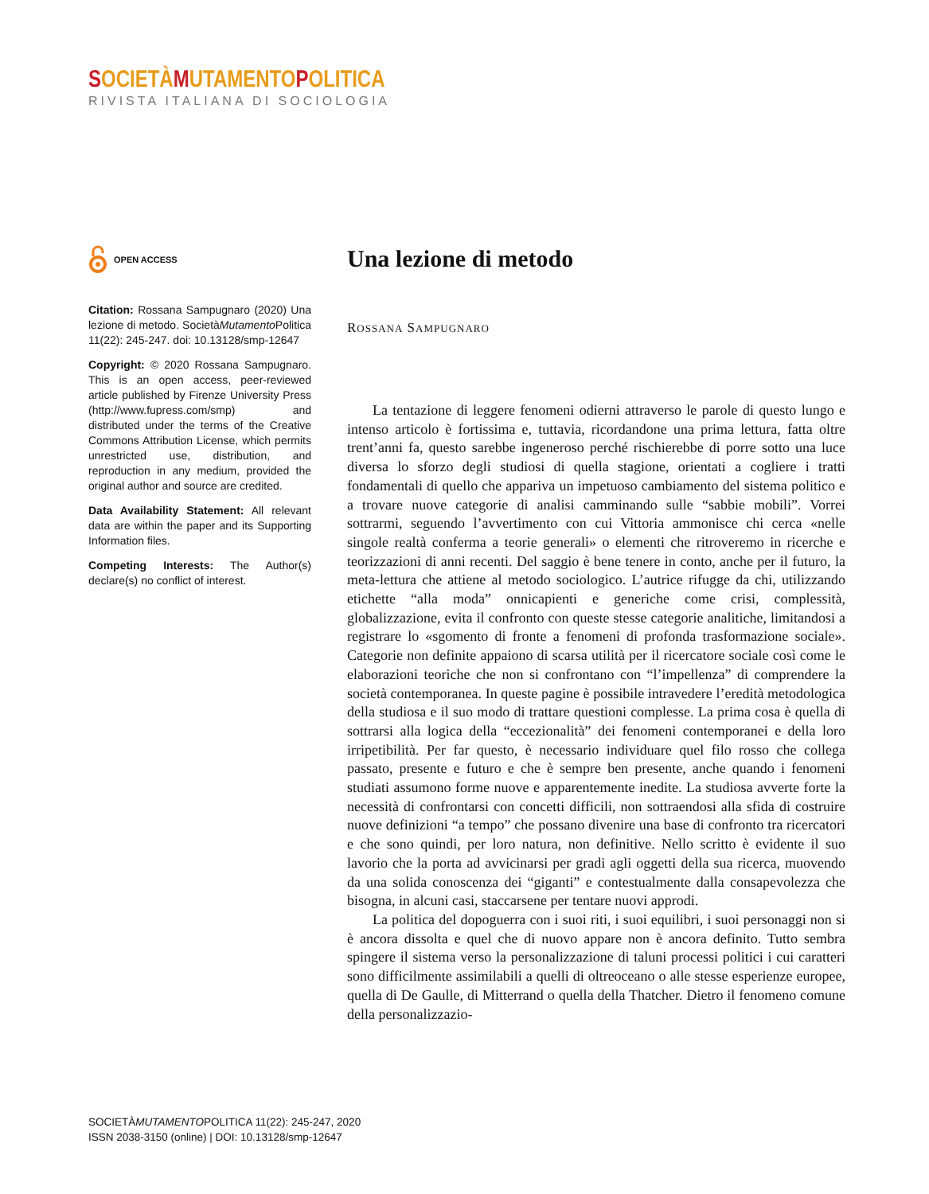SOCIETÀ MUTAMENTO POLITICA
RIVISTA ITALIANA DI SOCIOLOGIA
OPEN ACCESS
Citation: Rossana Sampugnaro (2020) Una lezione di metodo. SocietàMutamento Politica 11(22): 245-247. doi: 10.13128/smp-12647
Copyright: © 2020 Rossana Sampugnaro. This is an open access, peer-reviewed article published by Firenze University Press (http://www.fupress.com/smp) and distributed under the terms of the Creative Commons Attribution License, which permits unrestricted use, distribution, and reproduction in any medium, provided the original author and source are credited.
Data Availability Statement: All relevant data are within the paper and its Supporting Information files.
Competing Interests: The Author(s) declare(s) no conflict of interest.
Una lezione di metodo
ROSSANA SAMPUGNARO
La tentazione di leggere fenomeni odierni attraverso le parole di questo lungo e intenso articolo è fortissima e, tuttavia, ricordandone una prima lettura, fatta oltre trent’anni fa, questo sarebbe ingeneroso perché rischierebbe di porre sotto una luce diversa lo sforzo degli studiosi di quella stagione, orientati a cogliere i tratti fondamentali di quello che appariva un impetuoso cambiamento del sistema politico e a trovare nuove categorie di analisi camminando sulle “sabbie mobili”. Vorrei sottrarmi, seguendo l’avvertimento con cui Vittoria ammonisce chi cerca «nelle singole realtà conferma a teorie generali» o elementi che ritroveremo in ricerche e teorizzazioni di anni recenti. Del saggio è bene tenere in conto, anche per il futuro, la meta-lettura che attiene al metodo sociologico. L’autrice rifugge da chi, utilizzando etichette “alla moda” onnicapienti e generiche come crisi, complessità, globalizzazione, evita il confronto con queste stesse categorie analitiche, limitandosi a registrare lo «sgomento di fronte a fenomeni di profonda trasformazione sociale». Categorie non definite appaiono di scarsa utilità per il ricercatore sociale così come le elaborazioni teoriche che non si confrontano con “l’impellenza” di comprendere la società contemporanea. In queste pagine è possibile intravedere l’eredità metodologica della studiosa e il suo modo di trattare questioni complesse. La prima cosa è quella di sottrarsi alla logica della “eccezionalità” dei fenomeni contemporanei e della loro irripetibilità. Per far questo, è necessario individuare quel filo rosso che collega passato, presente e futuro e che è sempre ben presente, anche quando i fenomeni studiati assumono forme nuove e apparentemente inedite. La studiosa avverte forte la necessità di confrontarsi con concetti difficili, non sottraendosi alla sfida di costruire nuove definizioni “a tempo” che possano divenire una base di confronto tra ricercatori e che sono quindi, per loro natura, non definitive. Nello scritto è evidente il suo lavorio che la porta ad avvicinarsi per gradi agli oggetti della sua ricerca, muovendo da una solida conoscenza dei “giganti” e contestualmente dalla consapevolezza che bisogna, in alcuni casi, staccarsene per tentare nuovi approdi.
La politica del dopoguerra con i suoi riti, i suoi equilibri, i suoi personaggi non si è ancora dissolta e quel che di nuovo appare non è ancora definito. Tutto sembra spingere il sistema verso la personalizzazione di taluni processi politici i cui caratteri sono difficilmente assimilabili a quelli di oltreoceano o alle stesse esperienze europee, quella di De Gaulle, di Mitterrand o quella della Thatcher. Dietro il fenomeno comune della personalizzazio-
SOCIETÀMUTAMENTOPOLITICA 11(22): 245-247, 2020
ISSN 2038-3150 (online) | DOI: 10.13128/smp-12647